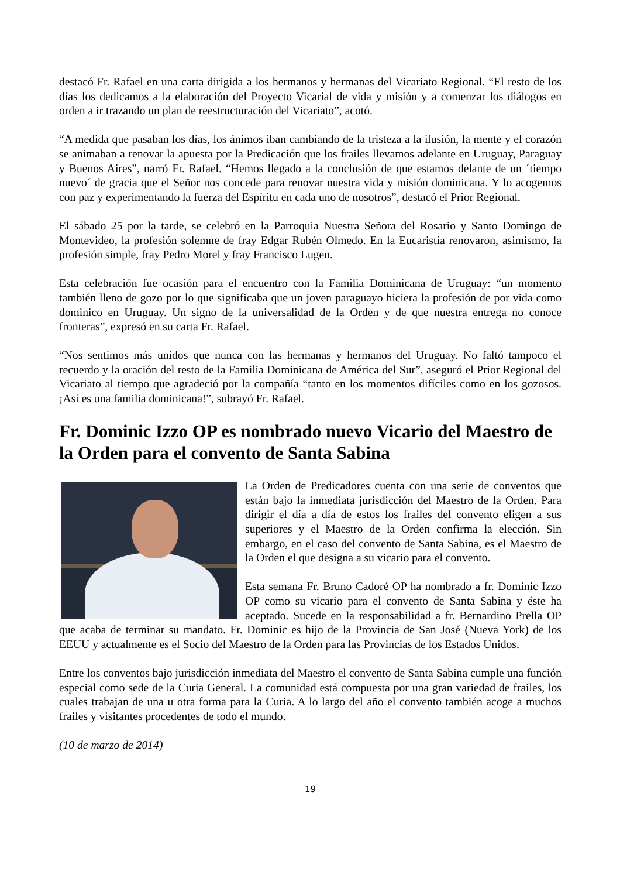destacó Fr. Rafael en una carta dirigida a los hermanos y hermanas del Vicariato Regional. “El resto de los días los dedicamos a la elaboración del Proyecto Vicarial de vida y misión y a comenzar los diálogos en orden a ir trazando un plan de reestructuración del Vicariato”, acotó.
“A medida que pasaban los días, los ánimos iban cambiando de la tristeza a la ilusión, la mente y el corazón se animaban a renovar la apuesta por la Predicación que los frailes llevamos adelante en Uruguay, Paraguay y Buenos Aires”, narró Fr. Rafael. “Hemos llegado a la conclusión de que estamos delante de un ´tiempo nuevo´ de gracia que el Señor nos concede para renovar nuestra vida y misión dominicana. Y lo acogemos con paz y experimentando la fuerza del Espíritu en cada uno de nosotros”, destacó el Prior Regional.
El sábado 25 por la tarde, se celebró en la Parroquia Nuestra Señora del Rosario y Santo Domingo de Montevideo, la profesión solemne de fray Edgar Rubén Olmedo. En la Eucaristía renovaron, asimismo, la profesión simple, fray Pedro Morel y fray Francisco Lugen.
Esta celebración fue ocasión para el encuentro con la Familia Dominicana de Uruguay: “un momento también lleno de gozo por lo que significaba que un joven paraguayo hiciera la profesión de por vida como dominico en Uruguay. Un signo de la universalidad de la Orden y de que nuestra entrega no conoce fronteras”, expresó en su carta Fr. Rafael.
“Nos sentimos más unidos que nunca con las hermanas y hermanos del Uruguay. No faltó tampoco el recuerdo y la oración del resto de la Familia Dominicana de América del Sur”, aseguró el Prior Regional del Vicariato al tiempo que agradeció por la compañía “tanto en los momentos difíciles como en los gozosos. ¡Así es una familia dominicana!”, subrayó Fr. Rafael.
Fr. Dominic Izzo OP es nombrado nuevo Vicario del Maestro de la Orden para el convento de Santa Sabina
La Orden de Predicadores cuenta con una serie de conventos que están bajo la inmediata jurisdicción del Maestro de la Orden. Para dirigir el día a día de estos los frailes del convento eligen a sus superiores y el Maestro de la Orden confirma la elección. Sin embargo, en el caso del convento de Santa Sabina, es el Maestro de la Orden el que designa a su vicario para el convento.
Esta semana Fr. Bruno Cadoré OP ha nombrado a fr. Dominic Izzo OP como su vicario para el convento de Santa Sabina y éste ha aceptado. Sucede en la responsabilidad a fr. Bernardino Prella OP que acaba de terminar su mandato. Fr. Dominic es hijo de la Provincia de San José (Nueva York) de los EEUU y actualmente es el Socio del Maestro de la Orden para las Provincias de los Estados Unidos.
Entre los conventos bajo jurisdicción inmediata del Maestro el convento de Santa Sabina cumple una función especial como sede de la Curia General. La comunidad está compuesta por una gran variedad de frailes, los cuales trabajan de una u otra forma para la Curia. A lo largo del año el convento también acoge a muchos frailes y visitantes procedentes de todo el mundo.
(10 de marzo de 2014)
19